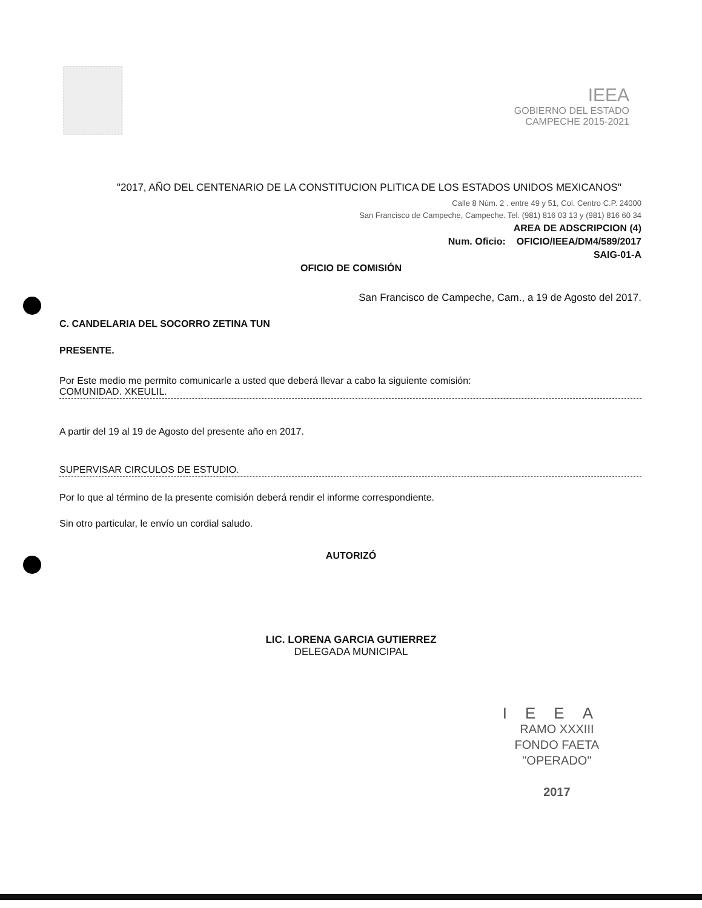IEEA
GOBIERNO DEL ESTADO
CAMPECHE 2015-2021
"2017, AÑO DEL CENTENARIO DE LA CONSTITUCION PLITICA DE LOS ESTADOS UNIDOS MEXICANOS"
Calle 8 Núm. 2 . entre 49 y 51, Col. Centro C.P. 24000
San Francisco de Campeche, Campeche. Tel. (981) 816 03 13 y (981) 816 60 34
AREA DE ADSCRIPCION (4)
Num. Oficio: OFICIO/IEEA/DM4/589/2017
SAIG-01-A
OFICIO DE COMISIÓN
San Francisco de Campeche, Cam., a 19 de Agosto del 2017.
C. CANDELARIA DEL SOCORRO ZETINA TUN
PRESENTE.
Por Este medio me permito comunicarle a usted que deberá llevar a cabo la siguiente comisión:
COMUNIDAD. XKEULIL.
A partir del 19 al 19 de Agosto del presente año en 2017.
SUPERVISAR CIRCULOS DE ESTUDIO.
Por lo que al término de la presente comisión deberá rendir el informe correspondiente.
Sin otro particular, le envío un cordial saludo.
AUTORIZÓ
LIC. LORENA GARCIA GUTIERREZ
DELEGADA MUNICIPAL
IEEA
RAMO XXXIII
FONDO FAETA
"OPERADO"
2017